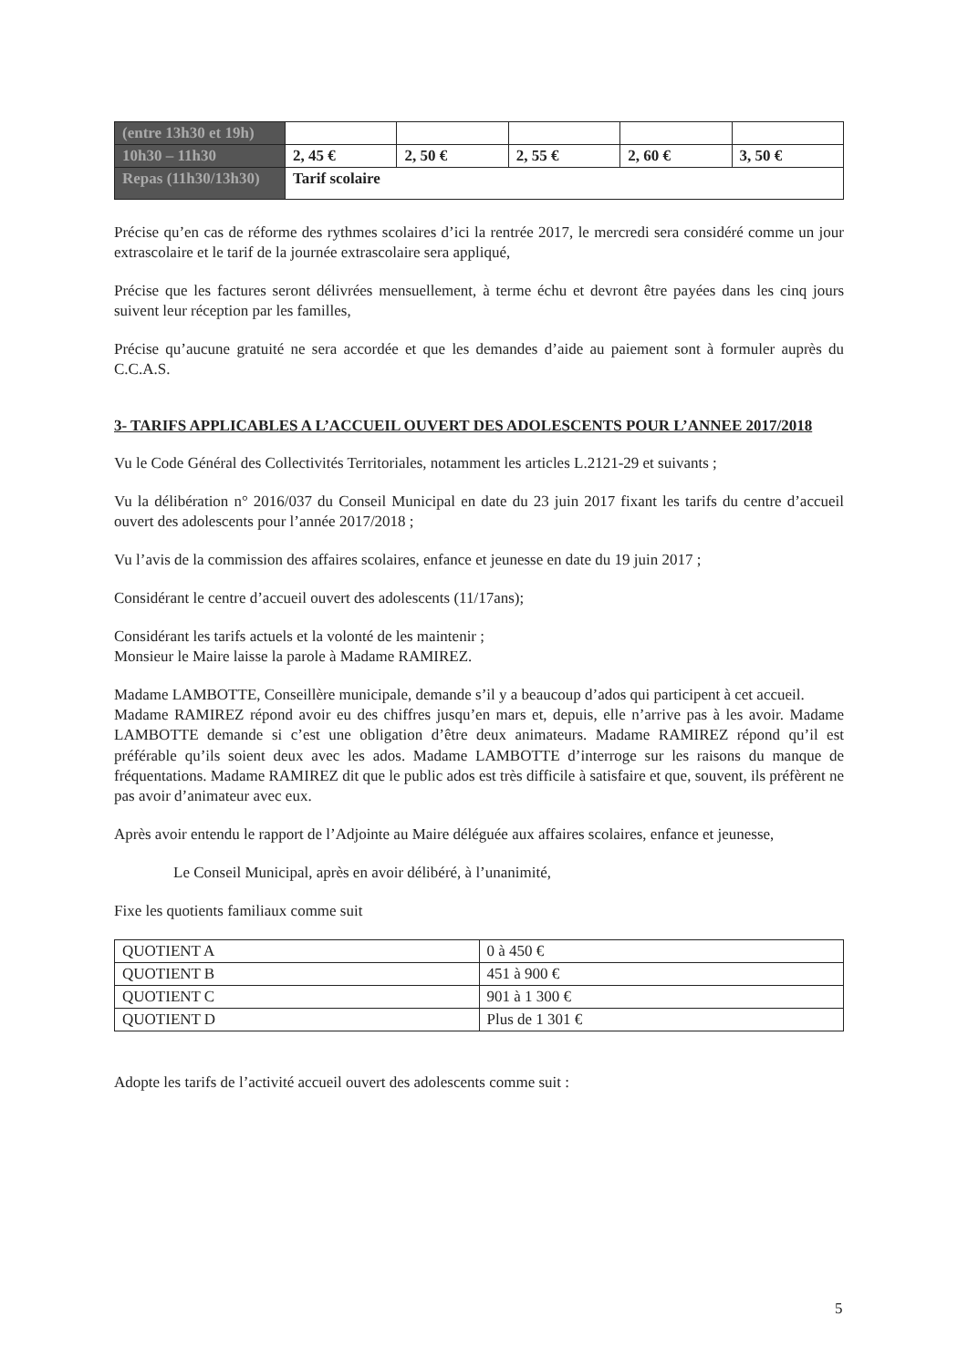| (entre 13h30 et 19h) | | | | | |
| 10h30 – 11h30 | 2, 45 € | 2, 50 € | 2, 55 € | 2, 60 € | 3, 50 € |
| Repas (11h30/13h30) | Tarif scolaire | | | | |
Précise qu’en cas de réforme des rythmes scolaires d’ici la rentrée 2017, le mercredi sera considéré comme un jour extrascolaire et le tarif de la journée extrascolaire sera appliqué,
Précise que les factures seront délivrées mensuellement, à terme échu et devront être payées dans les cinq jours suivent leur réception par les familles,
Précise qu’aucune gratuité ne sera accordée et que les demandes d’aide au paiement sont à formuler auprès du C.C.A.S.
3- TARIFS APPLICABLES A L’ACCUEIL OUVERT DES ADOLESCENTS POUR L’ANNEE 2017/2018
Vu le Code Général des Collectivités Territoriales, notamment les articles L.2121-29 et suivants ;
Vu la délibération n° 2016/037 du Conseil Municipal en date du 23 juin 2017 fixant les tarifs du centre d’accueil ouvert des adolescents pour l’année 2017/2018 ;
Vu l’avis de la commission des affaires scolaires, enfance et jeunesse en date du 19 juin 2017 ;
Considérant le centre d’accueil ouvert des adolescents (11/17ans);
Considérant les tarifs actuels et la volonté de les maintenir ;
Monsieur le Maire laisse la parole à Madame RAMIREZ.
Madame LAMBOTTE, Conseillère municipale, demande s’il y a beaucoup d’ados qui participent à cet accueil.
Madame RAMIREZ répond avoir eu des chiffres jusqu’en mars et, depuis, elle n’arrive pas à les avoir. Madame LAMBOTTE demande si c’est une obligation d’être deux animateurs. Madame RAMIREZ répond qu’il est préférable qu’ils soient deux avec les ados. Madame LAMBOTTE d’interroge sur les raisons du manque de fréquentations. Madame RAMIREZ dit que le public ados est très difficile à satisfaire et que, souvent, ils préfèrent ne pas avoir d’animateur avec eux.
Après avoir entendu le rapport de l’Adjointe au Maire déléguée aux affaires scolaires, enfance et jeunesse,
Le Conseil Municipal, après en avoir délibéré, à l’unanimité,
Fixe les quotients familiaux comme suit
| QUOTIENT A | 0 à 450 € |
| QUOTIENT B | 451 à 900 € |
| QUOTIENT C | 901 à 1 300 € |
| QUOTIENT D | Plus de 1 301 € |
Adopte les tarifs de l’activité accueil ouvert des adolescents comme suit :
5